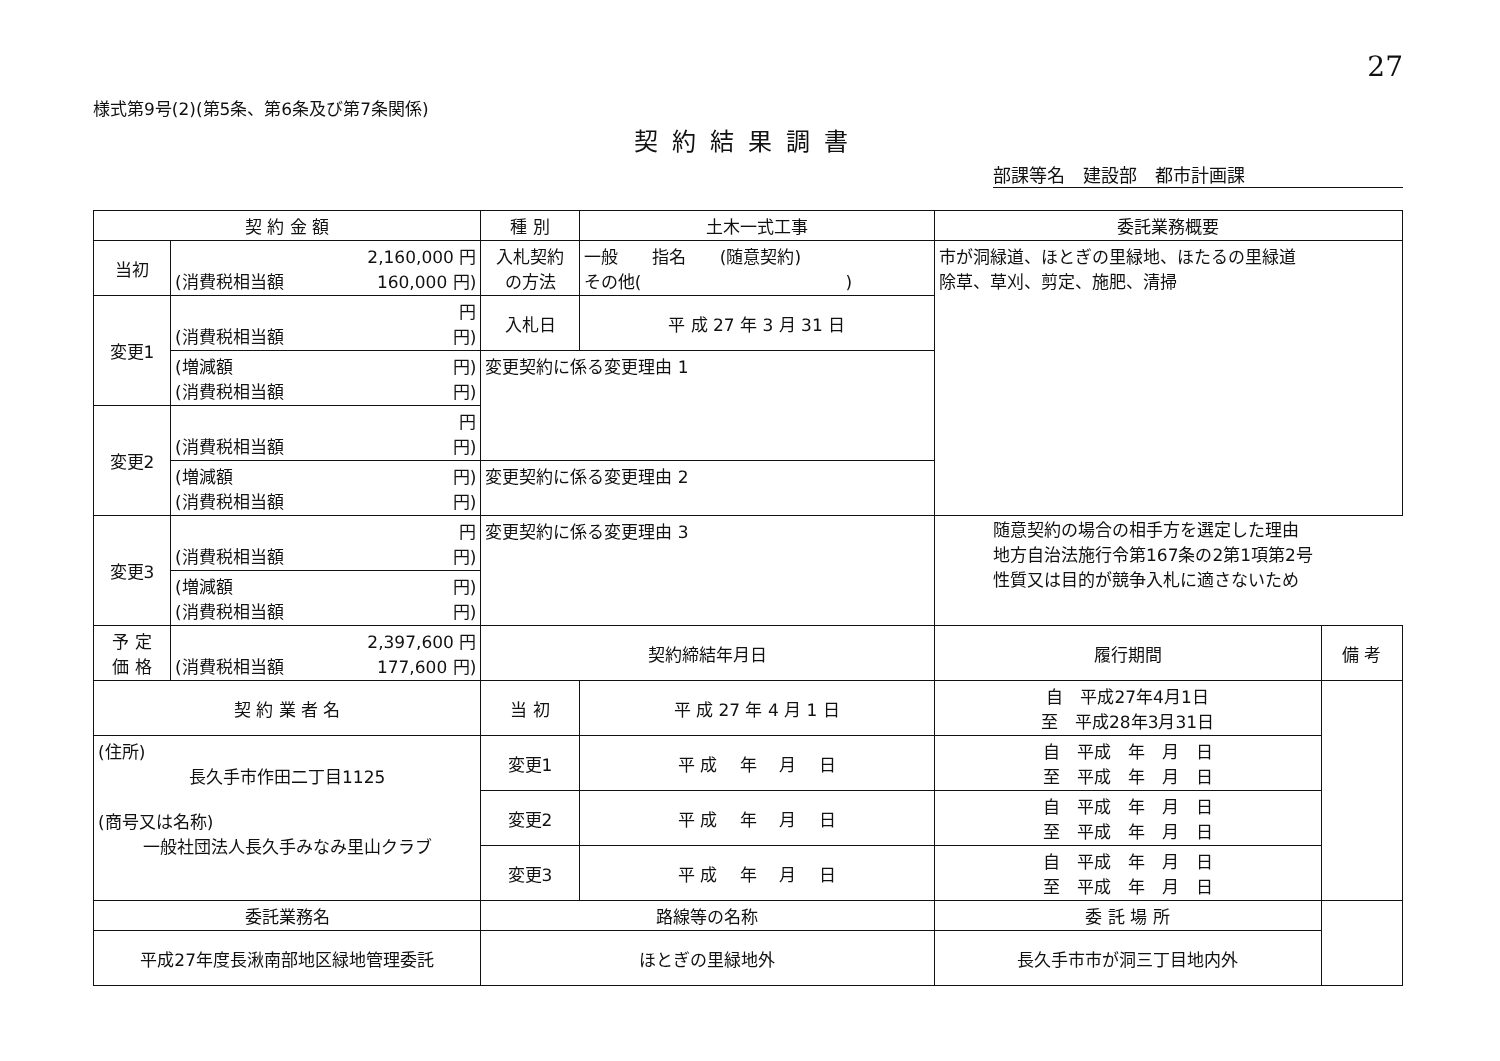27
様式第9号(2)(第5条、第6条及び第7条関係)
契約結果調書
部課等名　建設部　都市計画課
| 契 約 金 額 | | 種 別 | 土木一式工事 | 委託業務概要 | |
| --- | --- | --- | --- | --- | --- |
| 当初 | 2,160,000 円 (消費税相当額 160,000 円) | 入札契約 の方法 | 一般 指名 (随意契約) その他( ) | 市が洞緑道、ほとぎの里緑地、ほたるの里緑道 除草、草刈、剪定、施肥、清掃 | |
| 変更1 | 円 (消費税相当額 円) | 入札日 | 平 成 27 年 3 月 31 日 | | |
| | (増減額 円) (消費税相当額 円) | 変更契約に係る変更理由 1 | | | |
| 変更2 | 円 (消費税相当額 円) | | | | |
| | (増減額 円) (消費税相当額 円) | 変更契約に係る変更理由 2 | | | |
| 変更3 | 円 (消費税相当額 円) | 変更契約に係る変更理由 3 | | | |
| | (増減額 円) (消費税相当額 円) | | | | |
| 予 定 価 格 | 2,397,600 円 (消費税相当額 177,600 円) | 契約締結年月日 | | 履行期間 | 備 考 |
| 契 約 業 者 名 | | 当 初 | 平 成 27 年 4 月 1 日 | 自 平成27年4月1日 至 平成28年3月31日 | |
| (住所) 長久手市作田二丁目1125 (商号又は名称) 一般社団法人長久手みなみ里山クラブ | | 変更1 | 平 成 年 月 日 | 自 平成 年 月 日 至 平成 年 月 日 | |
| | | 変更2 | 平 成 年 月 日 | 自 平成 年 月 日 至 平成 年 月 日 | |
| | | 変更3 | 平 成 年 月 日 | 自 平成 年 月 日 至 平成 年 月 日 | |
| 委託業務名 | | 路線等の名称 | | 委 託 場 所 | |
| 平成27年度長湫南部地区緑地管理委託 | | ほとぎの里緑地外 | | 長久手市市が洞三丁目地内外 | |
随意契約の場合の相手方を選定した理由
地方自治法施行令第167条の2第1項第2号
性質又は目的が競争入札に適さないため